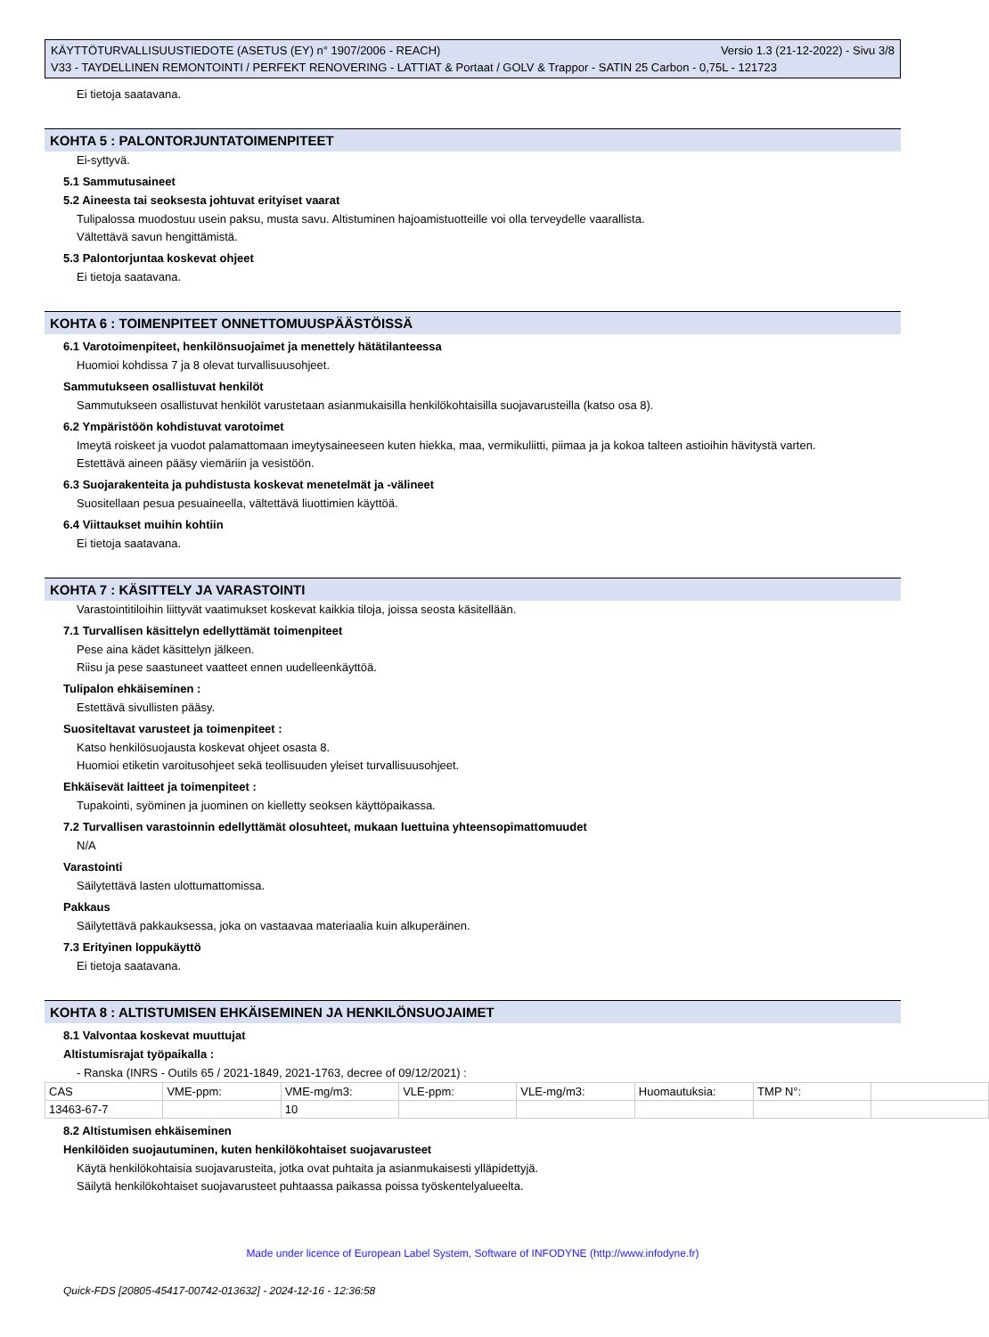KÄYTTÖTURVALLISUUSTIEDOTE (ASETUS (EY) n° 1907/2006 - REACH) Versio 1.3 (21-12-2022) - Sivu 3/8
V33 - TAYDELLINEN REMONTOINTI / PERFEKT RENOVERING - LATTIAT & Portaat / GOLV & Trappor - SATIN 25 Carbon - 0,75L - 121723
Ei tietoja saatavana.
KOHTA 5 : PALONTORJUNTATOIMENPITEET
Ei-syttyvä.
5.1 Sammutusaineet
5.2 Aineesta tai seoksesta johtuvat erityiset vaarat
Tulipalossa muodostuu usein paksu, musta savu. Altistuminen hajoamistuotteille voi olla terveydelle vaarallista.
Vältettävä savun hengittämistä.
5.3 Palontorjuntaa koskevat ohjeet
Ei tietoja saatavana.
KOHTA 6 : TOIMENPITEET ONNETTOMUUSPÄÄSTÖISSÄ
6.1 Varotoimenpiteet, henkilönsuojaimet ja menettely hätätilanteessa
Huomioi kohdissa 7 ja 8 olevat turvallisuusohjeet.
Sammutukseen osallistuvat henkilöt
Sammutukseen osallistuvat henkilöt varustetaan asianmukaisilla henkilökohtaisilla suojavarusteilla (katso osa 8).
6.2 Ympäristöön kohdistuvat varotoimet
Imeytä roiskeet ja vuodot palamattomaan imeytysaineeseen kuten hiekka, maa, vermikuliitti, piimaa ja ja kokoa talteen astioihin hävitystä varten.
Estettävä aineen pääsy viemäriin ja vesistöön.
6.3 Suojarakenteita ja puhdistusta koskevat menetelmät ja -välineet
Suositellaan pesua pesuaineella, vältettävä liuottimien käyttöä.
6.4 Viittaukset muihin kohtiin
Ei tietoja saatavana.
KOHTA 7 : KÄSITTELY JA VARASTOINTI
Varastointitiloihin liittyvät vaatimukset koskevat kaikkia tiloja, joissa seosta käsitellään.
7.1 Turvallisen käsittelyn edellyttämät toimenpiteet
Pese aina kädet käsittelyn jälkeen.
Riisu ja pese saastuneet vaatteet ennen uudelleenkäyttöä.
Tulipalon ehkäiseminen :
Estettävä sivullisten pääsy.
Suositeltavat varusteet ja toimenpiteet :
Katso henkilösuojausta koskevat ohjeet osasta 8.
Huomioi etiketin varoitusohjeet sekä teollisuuden yleiset turvallisuusohjeet.
Ehkäisevät laitteet ja toimenpiteet :
Tupakointi, syöminen ja juominen on kielletty seoksen käyttöpaikassa.
7.2 Turvallisen varastoinnin edellyttämät olosuhteet, mukaan luettuina yhteensopimattomuudet
N/A
Varastointi
Säilytettävä lasten ulottumattomissa.
Pakkaus
Säilytettävä pakkauksessa, joka on vastaavaa materiaalia kuin alkuperäinen.
7.3 Erityinen loppukäyttö
Ei tietoja saatavana.
KOHTA 8 : ALTISTUMISEN EHKÄISEMINEN JA HENKILÖNSUOJAIMET
8.1 Valvontaa koskevat muuttujat
Altistumisrajat työpaikalla :
- Ranska (INRS - Outils 65 / 2021-1849, 2021-1763, decree of 09/12/2021) :
| CAS | VME-ppm: | VME-mg/m3: | VLE-ppm: | VLE-mg/m3: | Huomautuksia: | TMP N°: | |
| 13463-67-7 | | 10 | | | | | |
8.2 Altistumisen ehkäiseminen
Henkilöiden suojautuminen, kuten henkilökohtaiset suojavarusteet
Käytä henkilökohtaisia suojavarusteita, jotka ovat puhtaita ja asianmukaisesti ylläpidettyjä.
Säilytä henkilökohtaiset suojavarusteet puhtaassa paikassa poissa työskentelyalueelta.
Made under licence of European Label System, Software of INFODYNE (http://www.infodyne.fr)
Quick-FDS [20805-45417-00742-013632] - 2024-12-16 - 12:36:58